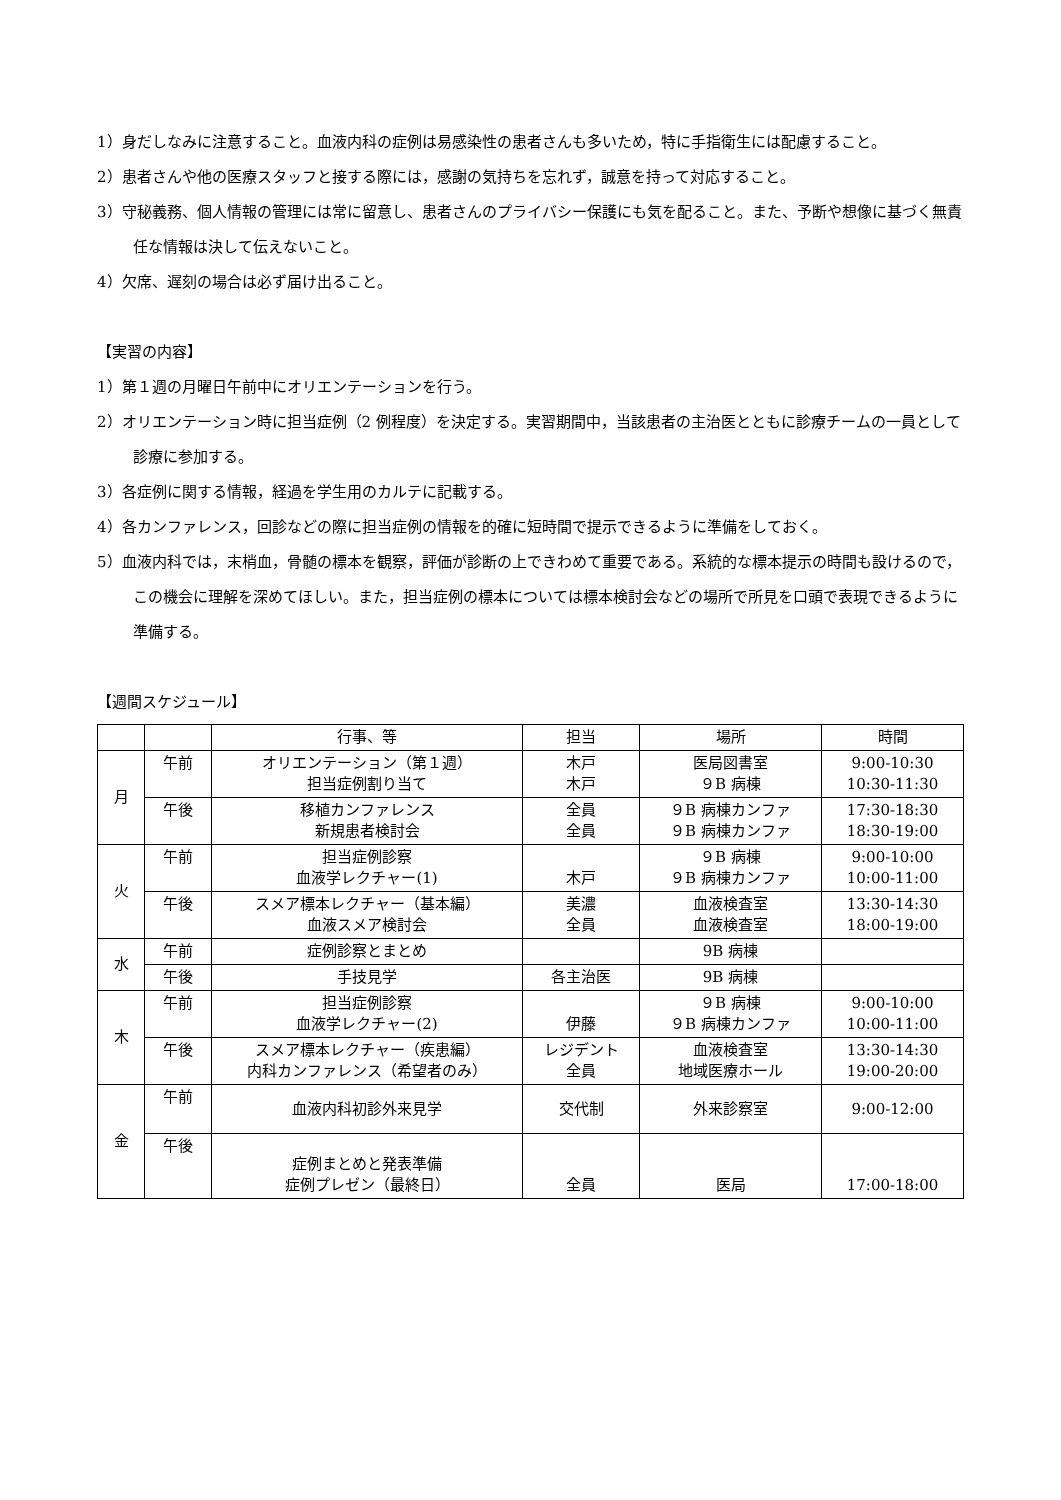1）身だしなみに注意すること。血液内科の症例は易感染性の患者さんも多いため，特に手指衛生には配慮すること。
2）患者さんや他の医療スタッフと接する際には，感謝の気持ちを忘れず，誠意を持って対応すること。
3）守秘義務、個人情報の管理には常に留意し、患者さんのプライバシー保護にも気を配ること。また、予断や想像に基づく無責任な情報は決して伝えないこと。
4）欠席、遅刻の場合は必ず届け出ること。
【実習の内容】
1）第１週の月曜日午前中にオリエンテーションを行う。
2）オリエンテーション時に担当症例（2 例程度）を決定する。実習期間中，当該患者の主治医とともに診療チームの一員として診療に参加する。
3）各症例に関する情報，経過を学生用のカルテに記載する。
4）各カンファレンス，回診などの際に担当症例の情報を的確に短時間で提示できるように準備をしておく。
5）血液内科では，末梢血，骨髄の標本を観察，評価が診断の上できわめて重要である。系統的な標本提示の時間も設けるので，この機会に理解を深めてほしい。また，担当症例の標本については標本検討会などの場所で所見を口頭で表現できるように準備する。
【週間スケジュール】
| | | 行事、等 | 担当 | 場所 | 時間 |
| --- | --- | --- | --- | --- | --- |
| 月 | 午前 | オリエンテーション（第１週） 担当症例割り当て | 木戸 木戸 | 医局図書室 ９B 病棟 | 9:00-10:30 10:30-11:30 |
| | 午後 | 移植カンファレンス 新規患者検討会 | 全員 全員 | ９B 病棟カンファ ９B 病棟カンファ | 17:30-18:30 18:30-19:00 |
| 火 | 午前 | 担当症例診察 血液学レクチャー(1) | 木戸 | ９B 病棟 ９B 病棟カンファ | 9:00-10:00 10:00-11:00 |
| | 午後 | スメア標本レクチャー（基本編） 血液スメア検討会 | 美濃 全員 | 血液検査室 血液検査室 | 13:30-14:30 18:00-19:00 |
| 水 | 午前 | 症例診察とまとめ | | 9B 病棟 | |
| | 午後 | 手技見学 | 各主治医 | 9B 病棟 | |
| 木 | 午前 | 担当症例診察 血液学レクチャー(2) | 伊藤 | ９B 病棟 ９B 病棟カンファ | 9:00-10:00 10:00-11:00 |
| | 午後 | スメア標本レクチャー（疾患編） 内科カンファレンス（希望者のみ） | レジデント 全員 | 血液検査室 地域医療ホール | 13:30-14:30 19:00-20:00 |
| 金 | 午前 | 血液内科初診外来見学 | 交代制 | 外来診察室 | 9:00-12:00 |
| | 午後 | 症例まとめと発表準備 症例プレゼン（最終日） | 全員 | 医局 | 17:00-18:00 |